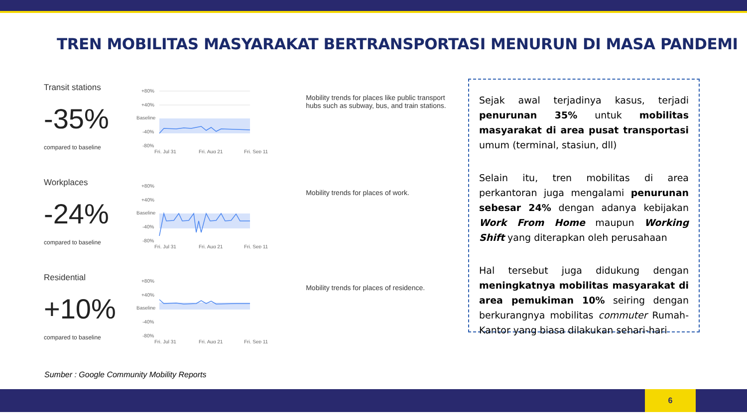TREN MOBILITAS MASYARAKAT BERTRANSPORTASI MENURUN DI MASA PANDEMI
Transit stations
-35%
compared to baseline
+80%
+40%
Baseline
-40%
-80%
Fri, Jul 31
Fri, Aug 21
Fri, Sep 11
Mobility trends for places like public transport hubs such as subway, bus, and train stations.
Workplaces
-24%
compared to baseline
+80%
+40%
Baseline
-40%
-80%
Fri, Jul 31
Fri, Aug 21
Fri, Sep 11
Mobility trends for places of work.
Residential
+10%
compared to baseline
+80%
+40%
Baseline
-40%
-80%
Fri, Jul 31
Fri, Aug 21
Fri, Sep 11
Mobility trends for places of residence.
Sejak awal terjadinya kasus, terjadi penurunan 35% untuk mobilitas masyarakat di area pusat transportasi umum (terminal, stasiun, dll)
Selain itu, tren mobilitas di area perkantoran juga mengalami penurunan sebesar 24% dengan adanya kebijakan Work From Home maupun Working Shift yang diterapkan oleh perusahaan
Hal tersebut juga didukung dengan meningkatnya mobilitas masyarakat di area pemukiman 10% seiring dengan berkurangnya mobilitas commuter Rumah-Kantor yang biasa dilakukan sehari-hari
Sumber : Google Community Mobility Reports
6